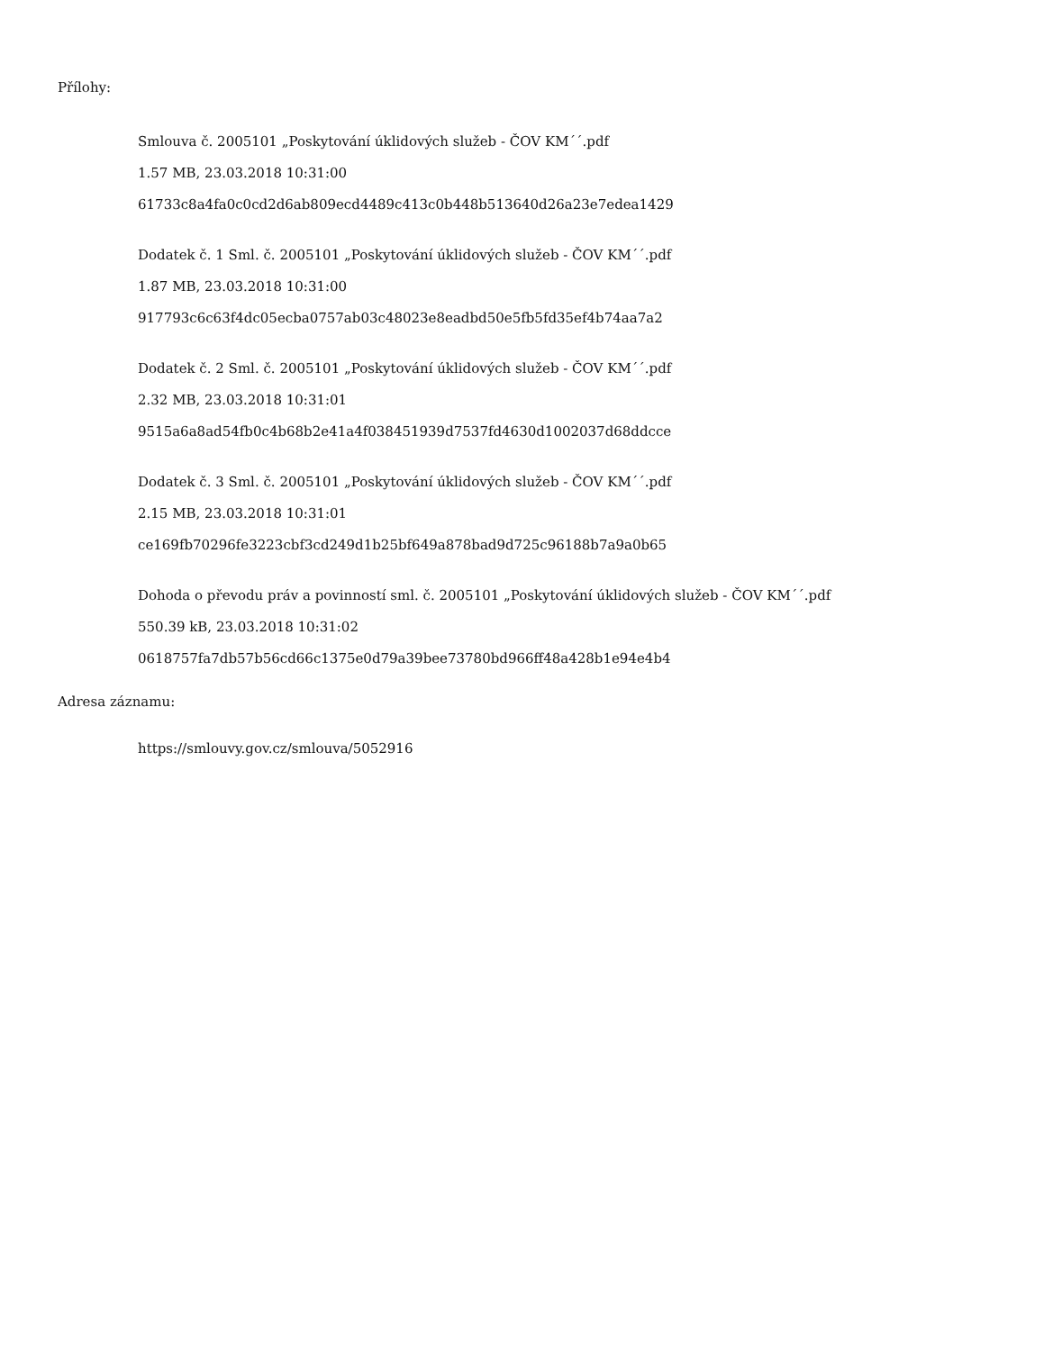Přílohy:
Smlouva č. 2005101 „Poskytování úklidových služeb - ČOV KM´´.pdf
1.57 MB, 23.03.2018 10:31:00
61733c8a4fa0c0cd2d6ab809ecd4489c413c0b448b513640d26a23e7edea1429
Dodatek č. 1 Sml. č. 2005101 „Poskytování úklidových služeb - ČOV KM´´.pdf
1.87 MB, 23.03.2018 10:31:00
917793c6c63f4dc05ecba0757ab03c48023e8eadbd50e5fb5fd35ef4b74aa7a2
Dodatek č. 2 Sml. č. 2005101 „Poskytování úklidových služeb - ČOV KM´´.pdf
2.32 MB, 23.03.2018 10:31:01
9515a6a8ad54fb0c4b68b2e41a4f038451939d7537fd4630d1002037d68ddcce
Dodatek č. 3 Sml. č. 2005101 „Poskytování úklidových služeb - ČOV KM´´.pdf
2.15 MB, 23.03.2018 10:31:01
ce169fb70296fe3223cbf3cd249d1b25bf649a878bad9d725c96188b7a9a0b65
Dohoda o převodu práv a povinností sml. č. 2005101 „Poskytování úklidových služeb - ČOV KM´´.pdf
550.39 kB, 23.03.2018 10:31:02
0618757fa7db57b56cd66c1375e0d79a39bee73780bd966ff48a428b1e94e4b4
Adresa záznamu:
https://smlouvy.gov.cz/smlouva/5052916